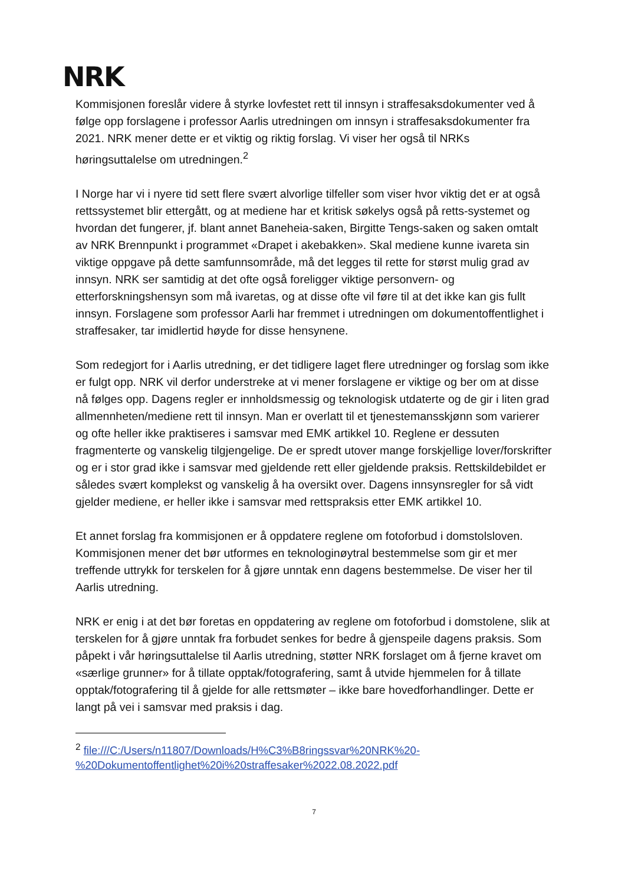NRK
Kommisjonen foreslår videre å styrke lovfestet rett til innsyn i straffesaksdokumenter ved å følge opp forslagene i professor Aarlis utredningen om innsyn i straffesaksdokumenter fra 2021. NRK mener dette er et viktig og riktig forslag. Vi viser her også til NRKs høringsuttalelse om utredningen.<sup>2</sup>
I Norge har vi i nyere tid sett flere svært alvorlige tilfeller som viser hvor viktig det er at også rettssystemet blir ettergått, og at mediene har et kritisk søkelys også på retts-systemet og hvordan det fungerer, jf. blant annet Baneheia-saken, Birgitte Tengs-saken og saken omtalt av NRK Brennpunkt i programmet «Drapet i akebakken». Skal mediene kunne ivareta sin viktige oppgave på dette samfunnsområde, må det legges til rette for størst mulig grad av innsyn. NRK ser samtidig at det ofte også foreligger viktige personvern- og etterforskningshensyn som må ivaretas, og at disse ofte vil føre til at det ikke kan gis fullt innsyn. Forslagene som professor Aarli har fremmet i utredningen om dokumentoffentlighet i straffesaker, tar imidlertid høyde for disse hensynene.
Som redegjort for i Aarlis utredning, er det tidligere laget flere utredninger og forslag som ikke er fulgt opp. NRK vil derfor understreke at vi mener forslagene er viktige og ber om at disse nå følges opp. Dagens regler er innholdsmessig og teknologisk utdaterte og de gir i liten grad allmennheten/mediene rett til innsyn. Man er overlatt til et tjenestemansskjønn som varierer og ofte heller ikke praktiseres i samsvar med EMK artikkel 10. Reglene er dessuten fragmenterte og vanskelig tilgjengelige. De er spredt utover mange forskjellige lover/forskrifter og er i stor grad ikke i samsvar med gjeldende rett eller gjeldende praksis. Rettskildebildet er således svært komplekst og vanskelig å ha oversikt over. Dagens innsynsregler for så vidt gjelder mediene, er heller ikke i samsvar med rettspraksis etter EMK artikkel 10.
Et annet forslag fra kommisjonen er å oppdatere reglene om fotoforbud i domstolsloven. Kommisjonen mener det bør utformes en teknologinøytral bestemmelse som gir et mer treffende uttrykk for terskelen for å gjøre unntak enn dagens bestemmelse. De viser her til Aarlis utredning.
NRK er enig i at det bør foretas en oppdatering av reglene om fotoforbud i domstolene, slik at terskelen for å gjøre unntak fra forbudet senkes for bedre å gjenspeile dagens praksis. Som påpekt i vår høringsuttalelse til Aarlis utredning, støtter NRK forslaget om å fjerne kravet om «særlige grunner» for å tillate opptak/fotografering, samt å utvide hjemmelen for å tillate opptak/fotografering til å gjelde for alle rettsmøter – ikke bare hovedforhandlinger. Dette er langt på vei i samsvar med praksis i dag.
<sup>2</sup> file:///C:/Users/n11807/Downloads/H%C3%B8ringssvar%20NRK%20-%20Dokumentoffentlighet%20i%20straffesaker%2022.08.2022.pdf
7